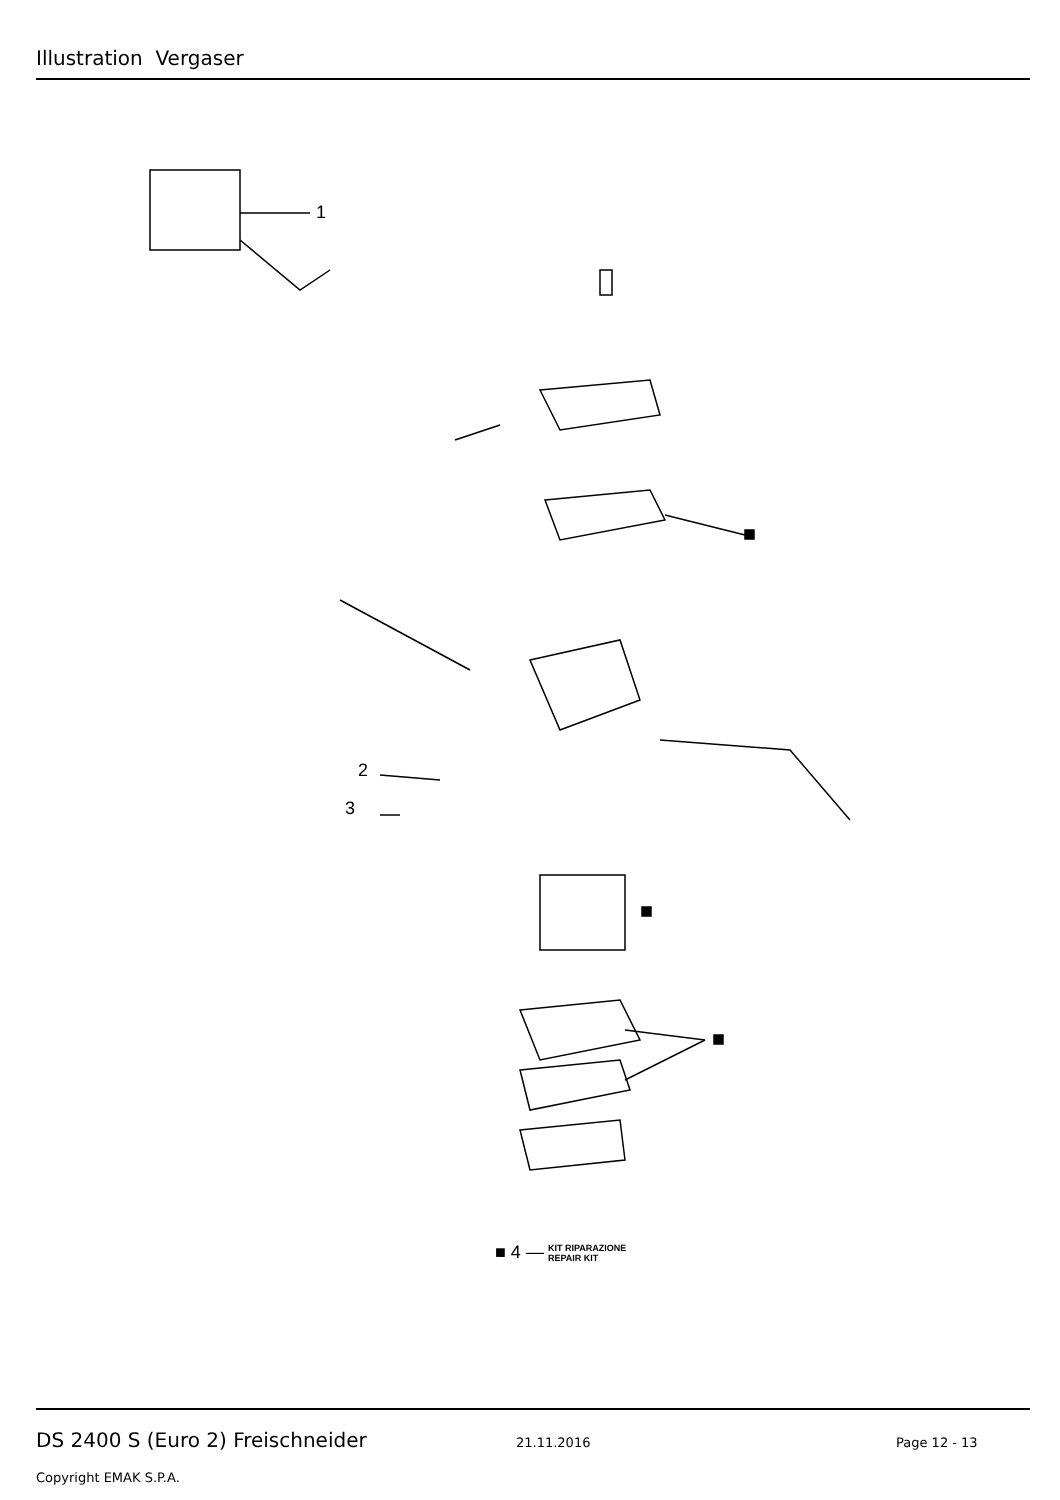Illustration Vergaser
1
2
3
■ 4 — KIT RIPARAZIONE
REPAIR KIT
DS 2400 S (Euro 2) Freischneider 21.11.2016 Page 12 - 13
Copyright EMAK S.P.A.